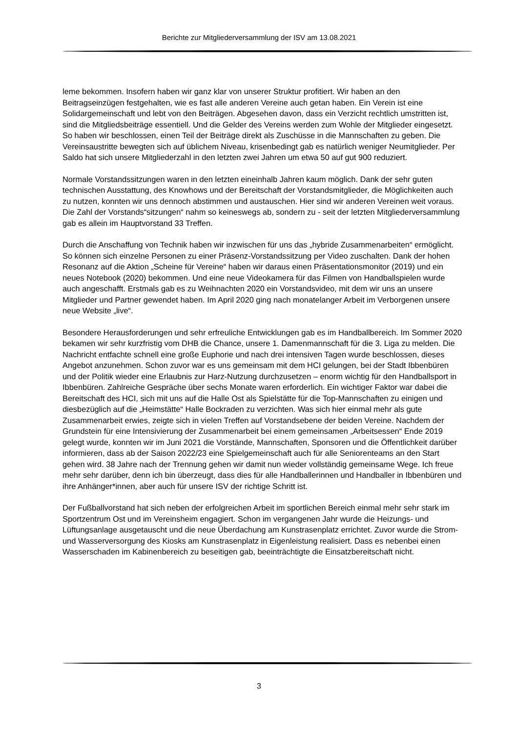Berichte zur Mitgliederversammlung der ISV am 13.08.2021
leme bekommen. Insofern haben wir ganz klar von unserer Struktur profitiert. Wir haben an den Beitragseinzügen festgehalten, wie es fast alle anderen Vereine auch getan haben. Ein Verein ist eine Solidargemeinschaft und lebt von den Beiträgen. Abgesehen davon, dass ein Verzicht rechtlich umstritten ist, sind die Mitgliedsbeiträge essentiell. Und die Gelder des Vereins werden zum Wohle der Mitglieder eingesetzt. So haben wir beschlossen, einen Teil der Beiträge direkt als Zuschüsse in die Mannschaften zu geben. Die Vereinsaustritte bewegten sich auf üblichem Niveau, krisenbedingt gab es natürlich weniger Neumitglieder. Per Saldo hat sich unsere Mitgliederzahl in den letzten zwei Jahren um etwa 50 auf gut 900 reduziert.
Normale Vorstandssitzungen waren in den letzten eineinhalb Jahren kaum möglich. Dank der sehr guten technischen Ausstattung, des Knowhows und der Bereitschaft der Vorstandsmitglieder, die Möglichkeiten auch zu nutzen, konnten wir uns dennoch abstimmen und austauschen. Hier sind wir anderen Vereinen weit voraus. Die Zahl der Vorstands“sitzungen“ nahm so keineswegs ab, sondern zu - seit der letzten Mitgliederversammlung gab es allein im Hauptvorstand 33 Treffen.
Durch die Anschaffung von Technik haben wir inzwischen für uns das „hybride Zusammenarbeiten“ ermöglicht. So können sich einzelne Personen zu einer Präsenz-Vorstandssitzung per Video zuschalten. Dank der hohen Resonanz auf die Aktion „Scheine für Vereine“ haben wir daraus einen Präsentationsmonitor (2019) und ein neues Notebook (2020) bekommen. Und eine neue Videokamera für das Filmen von Handballspielen wurde auch angeschafft. Erstmals gab es zu Weihnachten 2020 ein Vorstandsvideo, mit dem wir uns an unsere Mitglieder und Partner gewendet haben. Im April 2020 ging nach monatelanger Arbeit im Verborgenen unsere neue Website „live“.
Besondere Herausforderungen und sehr erfreuliche Entwicklungen gab es im Handballbereich. Im Sommer 2020 bekamen wir sehr kurzfristig vom DHB die Chance, unsere 1. Damenmannschaft für die 3. Liga zu melden. Die Nachricht entfachte schnell eine große Euphorie und nach drei intensiven Tagen wurde beschlossen, dieses Angebot anzunehmen. Schon zuvor war es uns gemeinsam mit dem HCI gelungen, bei der Stadt Ibbenbüren und der Politik wieder eine Erlaubnis zur Harz-Nutzung durchzusetzen – enorm wichtig für den Handballsport in Ibbenbüren. Zahlreiche Gespräche über sechs Monate waren erforderlich. Ein wichtiger Faktor war dabei die Bereitschaft des HCI, sich mit uns auf die Halle Ost als Spielstätte für die Top-Mannschaften zu einigen und diesbezüglich auf die „Heimstätte“ Halle Bockraden zu verzichten. Was sich hier einmal mehr als gute Zusammenarbeit erwies, zeigte sich in vielen Treffen auf Vorstandsebene der beiden Vereine. Nachdem der Grundstein für eine Intensivierung der Zusammenarbeit bei einem gemeinsamen „Arbeitsessen“ Ende 2019 gelegt wurde, konnten wir im Juni 2021 die Vorstände, Mannschaften, Sponsoren und die Öffentlichkeit darüber informieren, dass ab der Saison 2022/23 eine Spielgemeinschaft auch für alle Seniorenteams an den Start gehen wird. 38 Jahre nach der Trennung gehen wir damit nun wieder vollständig gemeinsame Wege. Ich freue mehr sehr darüber, denn ich bin überzeugt, dass dies für alle Handballerinnen und Handballer in Ibbenbüren und ihre Anhänger*innen, aber auch für unsere ISV der richtige Schritt ist.
Der Fußballvorstand hat sich neben der erfolgreichen Arbeit im sportlichen Bereich einmal mehr sehr stark im Sportzentrum Ost und im Vereinsheim engagiert. Schon im vergangenen Jahr wurde die Heizungs- und Lüftungsanlage ausgetauscht und die neue Überdachung am Kunstrasenplatz errichtet. Zuvor wurde die Strom- und Wasserversorgung des Kiosks am Kunstrasenplatz in Eigenleistung realisiert. Dass es nebenbei einen Wasserschaden im Kabinenbereich zu beseitigen gab, beeinträchtigte die Einsatzbereitschaft nicht.
3